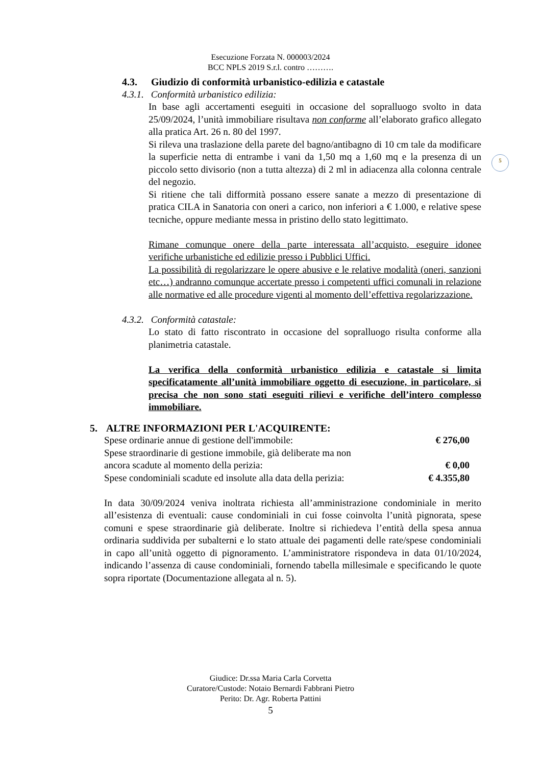Esecuzione Forzata N. 000003/2024
BCC NPLS 2019 S.r.l. contro ……….
5
4.3. Giudizio di conformità urbanistico-edilizia e catastale
4.3.1. Conformità urbanistico edilizia:
In base agli accertamenti eseguiti in occasione del sopralluogo svolto in data 25/09/2024, l’unità immobiliare risultava non conforme all’elaborato grafico allegato alla pratica Art. 26 n. 80 del 1997.
Si rileva una traslazione della parete del bagno/antibagno di 10 cm tale da modificare la superficie netta di entrambe i vani da 1,50 mq a 1,60 mq e la presenza di un piccolo setto divisorio (non a tutta altezza) di 2 ml in adiacenza alla colonna centrale del negozio.
Si ritiene che tali difformità possano essere sanate a mezzo di presentazione di pratica CILA in Sanatoria con oneri a carico, non inferiori a € 1.000, e relative spese tecniche, oppure mediante messa in pristino dello stato legittimato.
Rimane comunque onere della parte interessata all’acquisto, eseguire idonee verifiche urbanistiche ed edilizie presso i Pubblici Uffici.
La possibilità di regolarizzare le opere abusive e le relative modalità (oneri, sanzioni etc…) andranno comunque accertate presso i competenti uffici comunali in relazione alle normative ed alle procedure vigenti al momento dell’effettiva regolarizzazione.
4.3.2. Conformità catastale:
Lo stato di fatto riscontrato in occasione del sopralluogo risulta conforme alla planimetria catastale.
La verifica della conformità urbanistico edilizia e catastale si limita specificatamente all’unità immobiliare oggetto di esecuzione, in particolare, si precisa che non sono stati eseguiti rilievi e verifiche dell’intero complesso immobiliare.
5. ALTRE INFORMAZIONI PER L'ACQUIRENTE:
Spese ordinarie annue di gestione dell'immobile: € 276,00
Spese straordinarie di gestione immobile, già deliberate ma non
ancora scadute al momento della perizia: € 0,00
Spese condominiali scadute ed insolute alla data della perizia: € 4.355,80
In data 30/09/2024 veniva inoltrata richiesta all’amministrazione condominiale in merito all’esistenza di eventuali: cause condominiali in cui fosse coinvolta l’unità pignorata, spese comuni e spese straordinarie già deliberate. Inoltre si richiedeva l’entità della spesa annua ordinaria suddivida per subalterni e lo stato attuale dei pagamenti delle rate/spese condominiali in capo all’unità oggetto di pignoramento. L’amministratore rispondeva in data 01/10/2024, indicando l’assenza di cause condominiali, fornendo tabella millesimale e specificando le quote sopra riportate (Documentazione allegata al n. 5).
Giudice: Dr.ssa Maria Carla Corvetta
Curatore/Custode: Notaio Bernardi Fabbrani Pietro
Perito: Dr. Agr. Roberta Pattini
5